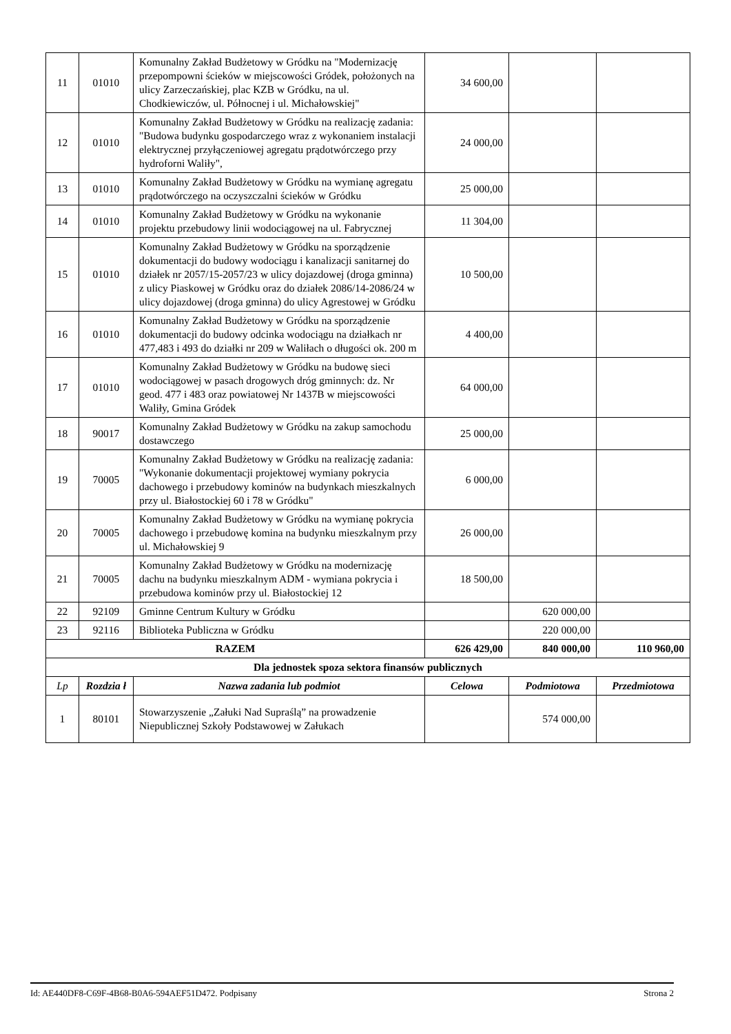| 11 | 01010 | Komunalny Zakład Budżetowy w Gródku na "Modernizację przepompowni ścieków w miejscowości Gródek, położonych na ulicy Zarzeczańskiej, plac KZB w Gródku, na ul. Chodkiewiczów, ul. Północnej i ul. Michałowskiej" | 34 600,00 | | |
| 12 | 01010 | Komunalny Zakład Budżetowy w Gródku na realizację zadania: "Budowa budynku gospodarczego wraz z wykonaniem instalacji elektrycznej przyłączeniowej agregatu prądotwórczego przy hydroforni Waliły", | 24 000,00 | | |
| 13 | 01010 | Komunalny Zakład Budżetowy w Gródku na wymianę agregatu prądotwórczego na oczyszczalni ścieków w Gródku | 25 000,00 | | |
| 14 | 01010 | Komunalny Zakład Budżetowy w Gródku na wykonanie projektu przebudowy linii wodociągowej na ul. Fabrycznej | 11 304,00 | | |
| 15 | 01010 | Komunalny Zakład Budżetowy w Gródku na sporządzenie dokumentacji do budowy wodociągu i kanalizacji sanitarnej do działek nr 2057/15-2057/23 w ulicy dojazdowej (droga gminna) z ulicy Piaskowej w Gródku oraz do działek 2086/14-2086/24 w ulicy dojazdowej (droga gminna) do ulicy Agrestowej w Gródku | 10 500,00 | | |
| 16 | 01010 | Komunalny Zakład Budżetowy w Gródku na sporządzenie dokumentacji do budowy odcinka wodociągu na działkach nr 477,483 i 493 do działki nr 209 w Waliłach o długości ok. 200 m | 4 400,00 | | |
| 17 | 01010 | Komunalny Zakład Budżetowy w Gródku na budowę sieci wodociągowej w pasach drogowych dróg gminnych: dz. Nr geod. 477 i 483 oraz powiatowej Nr 1437B w miejscowości Waliły, Gmina Gródek | 64 000,00 | | |
| 18 | 90017 | Komunalny Zakład Budżetowy w Gródku na zakup samochodu dostawczego | 25 000,00 | | |
| 19 | 70005 | Komunalny Zakład Budżetowy w Gródku na realizację zadania: "Wykonanie dokumentacji projektowej wymiany pokrycia dachowego i przebudowy kominów na budynkach mieszkalnych przy ul. Białostockiej 60 i 78 w Gródku" | 6 000,00 | | |
| 20 | 70005 | Komunalny Zakład Budżetowy w Gródku na wymianę pokrycia dachowego i przebudowę komina na budynku mieszkalnym przy ul. Michałowskiej 9 | 26 000,00 | | |
| 21 | 70005 | Komunalny Zakład Budżetowy w Gródku na modernizację dachu na budynku mieszkalnym ADM - wymiana pokrycia i przebudowa kominów przy ul. Białostockiej 12 | 18 500,00 | | |
| 22 | 92109 | Gminne Centrum Kultury w Gródku | | 620 000,00 | |
| 23 | 92116 | Biblioteka Publiczna w Gródku | | 220 000,00 | |
| RAZEM | | | 626 429,00 | 840 000,00 | 110 960,00 |
| Dla jednostek spoza sektora finansów publicznych | | | | | |
| Lp | Rozdzia ł | Nazwa zadania lub podmiot | Celowa | Podmiotowa | Przedmiotowa |
| 1 | 80101 | Stowarzyszenie „Załuki Nad Supraślą” na prowadzenie Niepublicznej Szkoły Podstawowej w Załukach | | 574 000,00 | |
Id: AE440DF8-C69F-4B68-B0A6-594AEF51D472. Podpisany Strona 2